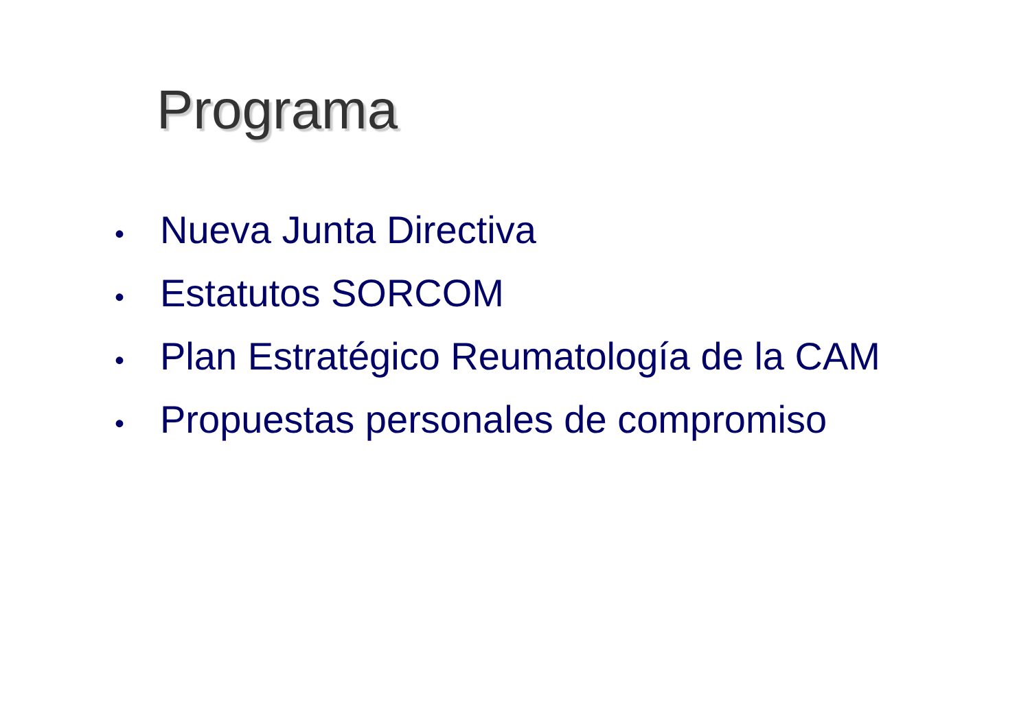Programa
• Nueva Junta Directiva
• Estatutos SORCOM
• Plan Estratégico Reumatología de la CAM
• Propuestas personales de compromiso